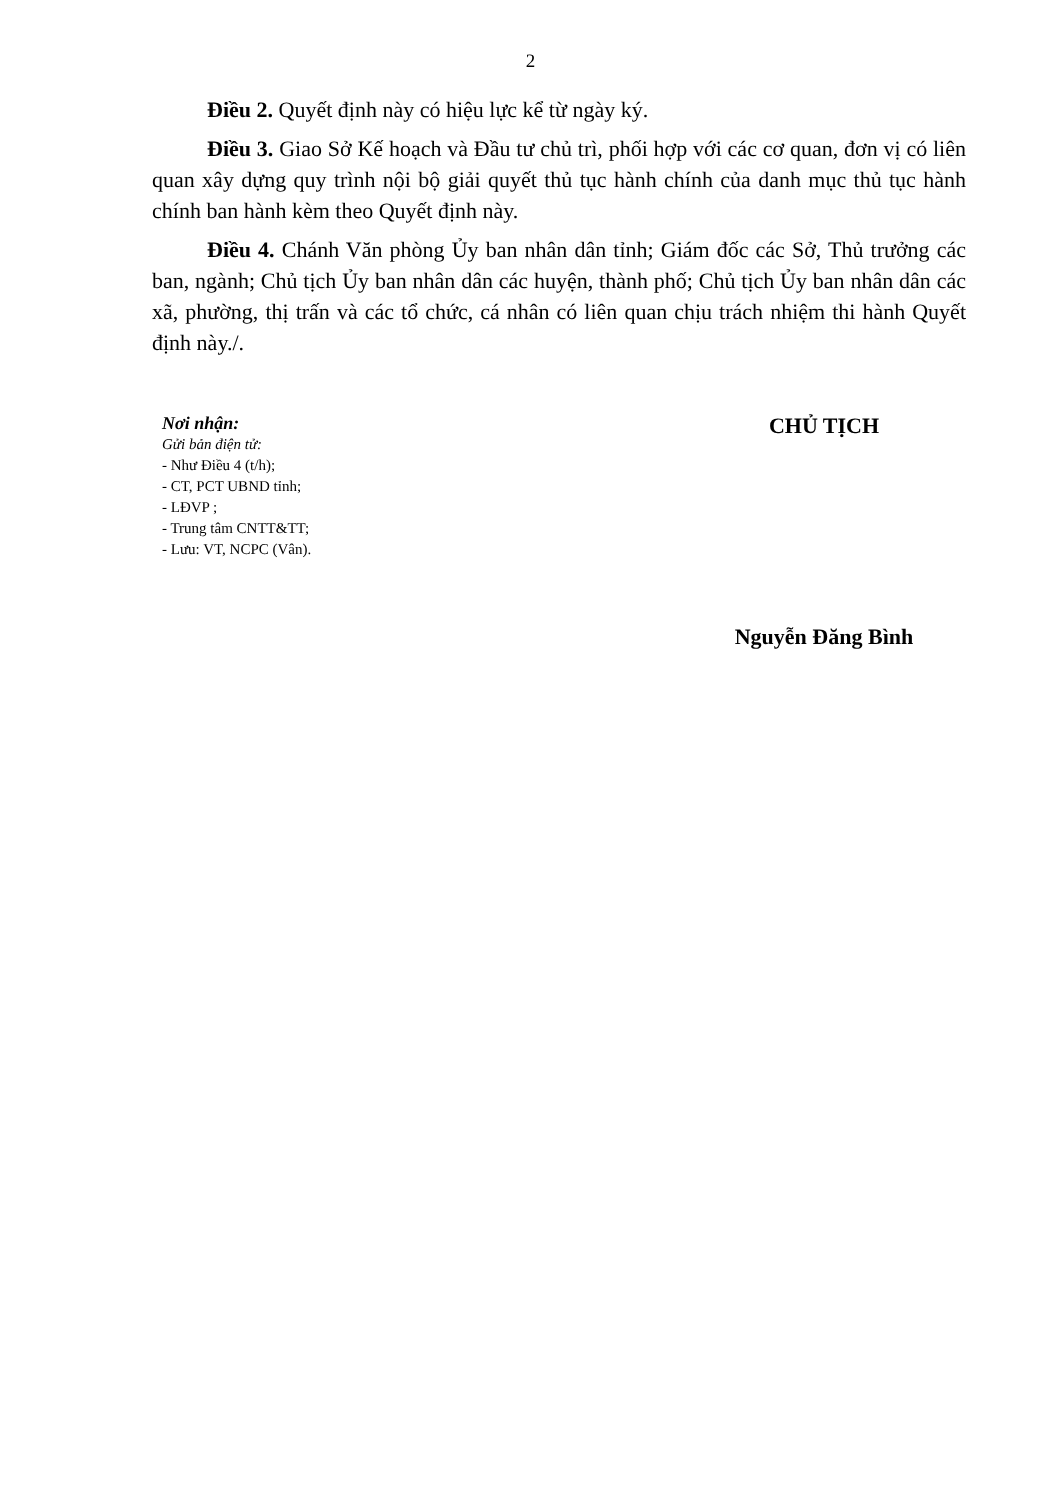2
Điều 2. Quyết định này có hiệu lực kể từ ngày ký.
Điều 3. Giao Sở Kế hoạch và Đầu tư chủ trì, phối hợp với các cơ quan, đơn vị có liên quan xây dựng quy trình nội bộ giải quyết thủ tục hành chính của danh mục thủ tục hành chính ban hành kèm theo Quyết định này.
Điều 4. Chánh Văn phòng Ủy ban nhân dân tỉnh; Giám đốc các Sở, Thủ trưởng các ban, ngành; Chủ tịch Ủy ban nhân dân các huyện, thành phố; Chủ tịch Ủy ban nhân dân các xã, phường, thị trấn và các tổ chức, cá nhân có liên quan chịu trách nhiệm thi hành Quyết định này./.
Nơi nhận:
Gửi bản điện tử:
- Như Điều 4 (t/h);
- CT, PCT UBND tỉnh;
- LĐVP ;
- Trung tâm CNTT&TT;
- Lưu: VT, NCPC (Vân).
CHỦ TỊCH
Nguyễn Đăng Bình